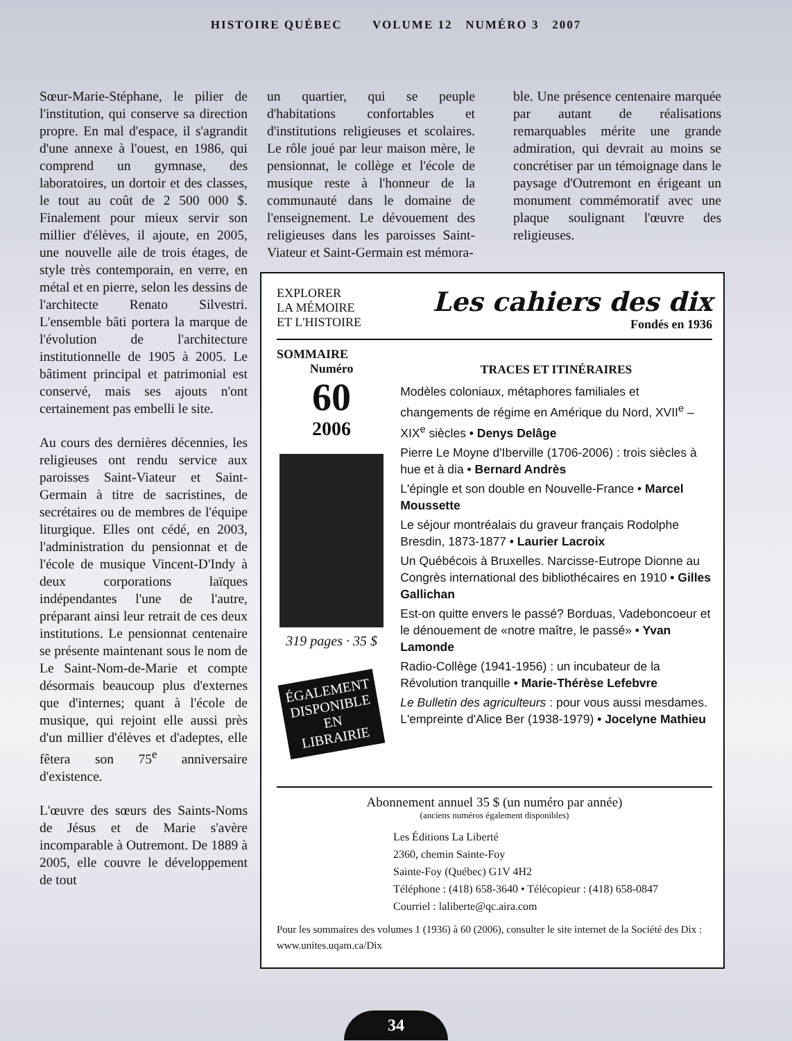HISTOIRE QUÉBEC VOLUME 12 NUMÉRO 3 2007
Sœur-Marie-Stéphane, le pilier de l'institution, qui conserve sa direction propre. En mal d'espace, il s'agrandit d'une annexe à l'ouest, en 1986, qui comprend un gymnase, des laboratoires, un dortoir et des classes, le tout au coût de 2 500 000 $. Finalement pour mieux servir son millier d'élèves, il ajoute, en 2005, une nouvelle aile de trois étages, de style très contemporain, en verre, en métal et en pierre, selon les dessins de l'architecte Renato Silvestri. L'ensemble bâti portera la marque de l'évolution de l'architecture institutionnelle de 1905 à 2005. Le bâtiment principal et patrimonial est conservé, mais ses ajouts n'ont certainement pas embelli le site.
Au cours des dernières décennies, les religieuses ont rendu service aux paroisses Saint-Viateur et Saint-Germain à titre de sacristines, de secrétaires ou de membres de l'équipe liturgique. Elles ont cédé, en 2003, l'administration du pensionnat et de l'école de musique Vincent-D'Indy à deux corporations laïques indépendantes l'une de l'autre, préparant ainsi leur retrait de ces deux institutions. Le pensionnat centenaire se présente maintenant sous le nom de Le Saint-Nom-de-Marie et compte désormais beaucoup plus d'externes que d'internes; quant à l'école de musique, qui rejoint elle aussi près d'un millier d'élèves et d'adeptes, elle fêtera son 75<sup>e</sup> anniversaire d'existence.
L'œuvre des sœurs des Saints-Noms de Jésus et de Marie s'avère incomparable à Outremont. De 1889 à 2005, elle couvre le développement de tout
un quartier, qui se peuple d'habitations confortables et d'institutions religieuses et scolaires. Le rôle joué par leur maison mère, le pensionnat, le collège et l'école de musique reste à l'honneur de la communauté dans le domaine de l'enseignement. Le dévouement des religieuses dans les paroisses Saint-Viateur et Saint-Germain est mémora-
ble. Une présence centenaire marquée par autant de réalisations remarquables mérite une grande admiration, qui devrait au moins se concrétiser par un témoignage dans le paysage d'Outremont en érigeant un monument commémoratif avec une plaque soulignant l'œuvre des religieuses.
EXPLORER
LA MÉMOIRE
ET L'HISTOIRE
Les cahiers des dix
Fondés en 1936
SOMMAIRE
Numéro
60
2006
319 pages · 35 $
ÉGALEMENT
DISPONIBLE
EN LIBRAIRIE
TRACES ET ITINÉRAIRES
Modèles coloniaux, métaphores familiales et changements de régime en Amérique du Nord, XVII<sup>e</sup> – XIX<sup>e</sup> siècles • Denys Delâge
Pierre Le Moyne d'Iberville (1706-2006) : trois siècles à hue et à dia • Bernard Andrès
L'épingle et son double en Nouvelle-France • Marcel Moussette
Le séjour montréalais du graveur français Rodolphe Bresdin, 1873-1877 • Laurier Lacroix
Un Québécois à Bruxelles. Narcisse-Eutrope Dionne au Congrès international des bibliothécaires en 1910 • Gilles Gallichan
Est-on quitte envers le passé? Borduas, Vadeboncoeur et le dénouement de «notre maître, le passé» • Yvan Lamonde
Radio-Collège (1941-1956) : un incubateur de la Révolution tranquille • Marie-Thérèse Lefebvre
Le Bulletin des agriculteurs : pour vous aussi mesdames. L'empreinte d'Alice Ber (1938-1979) • Jocelyne Mathieu
Abonnement annuel 35 $ (un numéro par année)
(anciens numéros également disponibles)
Les Éditions La Liberté
2360, chemin Sainte-Foy
Sainte-Foy (Québec) G1V 4H2
Téléphone : (418) 658-3640 • Télécopieur : (418) 658-0847
Courriel : laliberte@qc.aira.com
Pour les sommaires des volumes 1 (1936) à 60 (2006), consulter le site internet de la Société des Dix : www.unites.uqam.ca/Dix
34